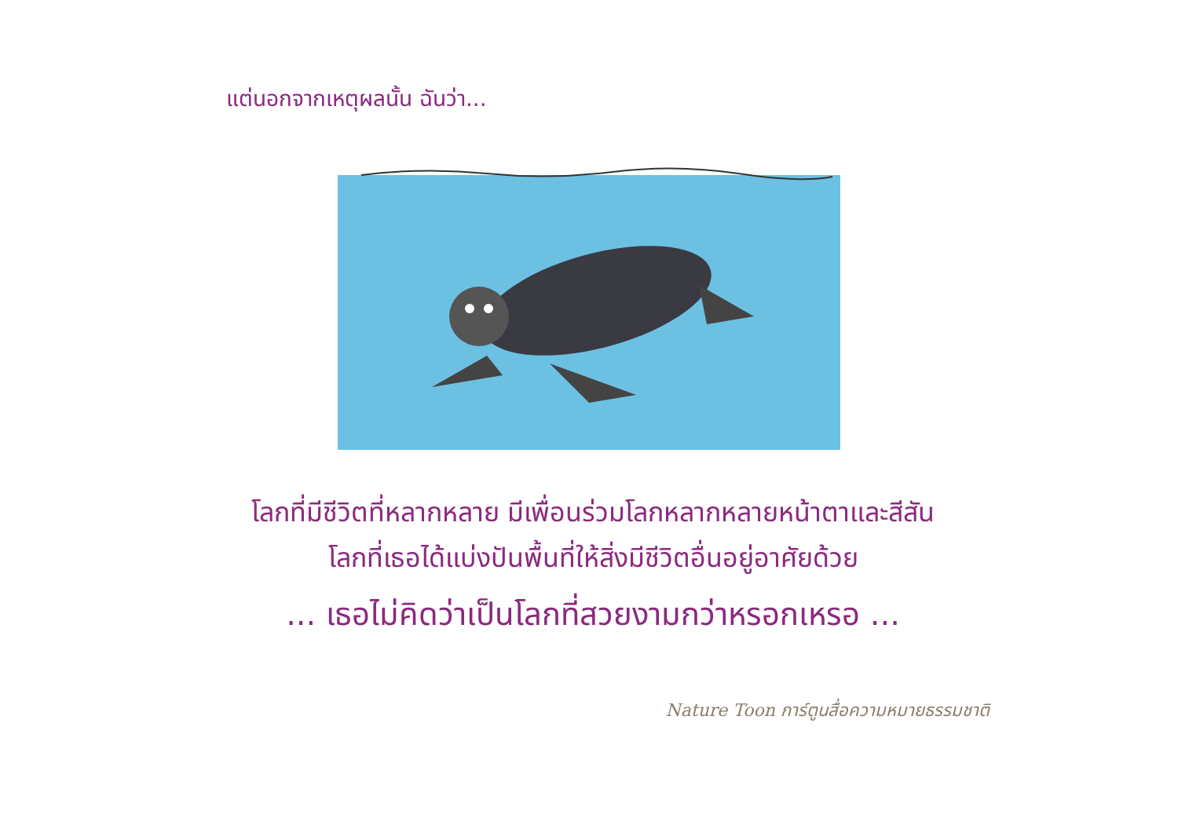แต่นอกจากเหตุผลนั้น ฉันว่า...
โลกที่มีชีวิตที่หลากหลาย มีเพื่อนร่วมโลกหลากหลายหน้าตาและสีสัน
โลกที่เธอได้แบ่งปันพื้นที่ให้สิ่งมีชีวิตอื่นอยู่อาศัยด้วย
... เธอไม่คิดว่าเป็นโลกที่สวยงามกว่าหรอกเหรอ ...
Nature Toon การ์ตูนสื่อความหมายธรรมชาติ